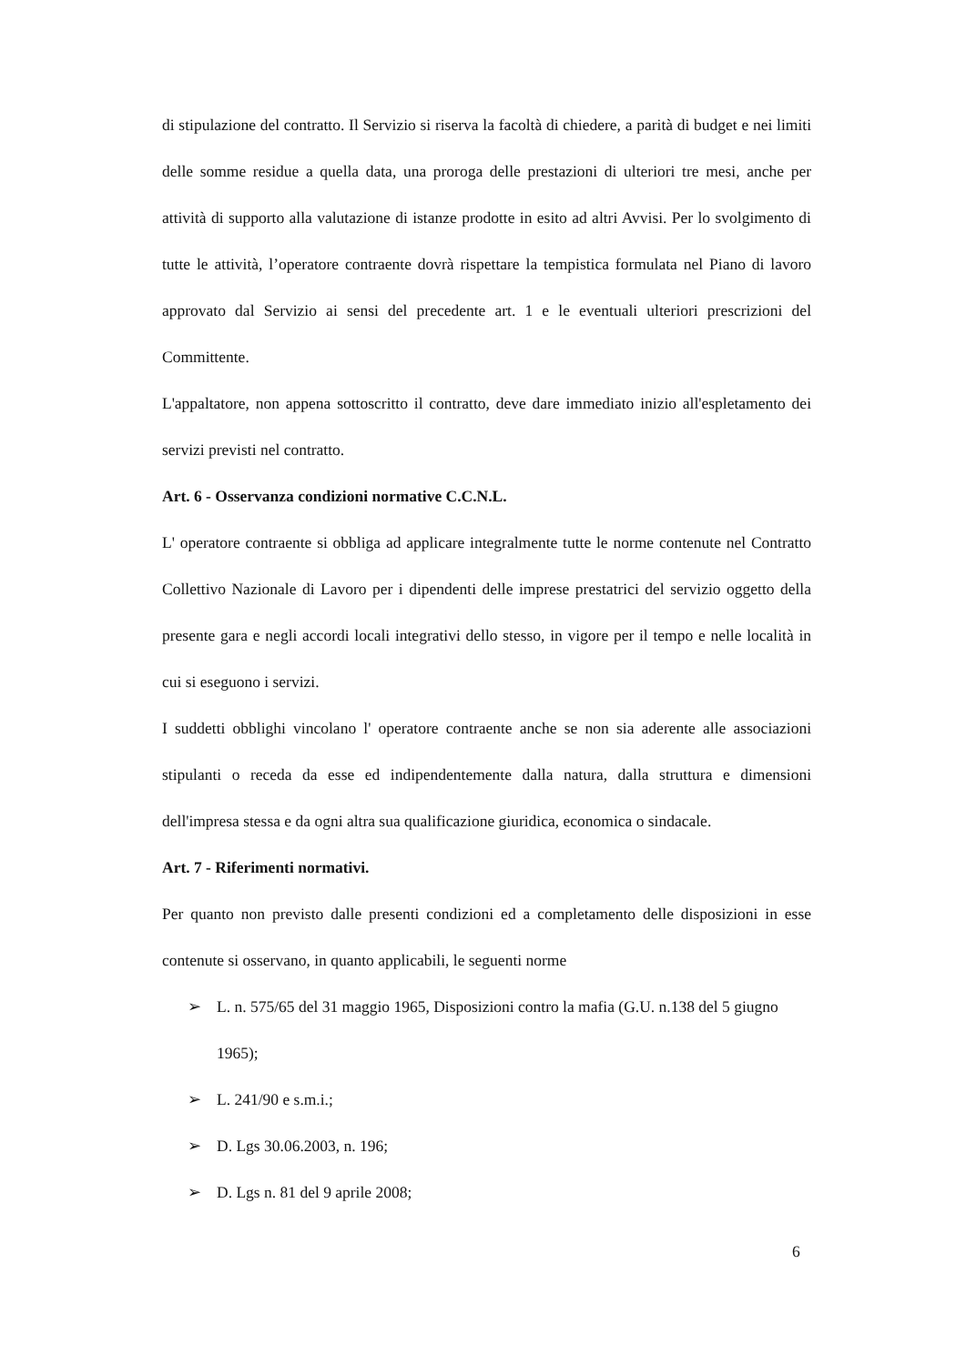di stipulazione del contratto. Il Servizio si riserva la facoltà di chiedere, a parità di budget e nei limiti delle somme residue a quella data, una proroga delle prestazioni di ulteriori tre mesi, anche per attività di supporto alla valutazione di istanze prodotte in esito ad altri Avvisi. Per lo svolgimento di tutte le attività, l’operatore contraente dovrà rispettare la tempistica formulata nel Piano di lavoro approvato dal Servizio ai sensi del precedente art. 1 e le eventuali ulteriori prescrizioni del Committente.
L'appaltatore, non appena sottoscritto il contratto, deve dare immediato inizio all'espletamento dei servizi previsti nel contratto.
Art. 6 - Osservanza condizioni normative C.C.N.L.
L' operatore contraente si obbliga ad applicare integralmente tutte le norme contenute nel Contratto Collettivo Nazionale di Lavoro per i dipendenti delle imprese prestatrici del servizio oggetto della presente gara e negli accordi locali integrativi dello stesso, in vigore per il tempo e nelle località in cui si eseguono i servizi.
I suddetti obblighi vincolano l' operatore contraente anche se non sia aderente alle associazioni stipulanti o receda da esse ed indipendentemente dalla natura, dalla struttura e dimensioni dell'impresa stessa e da ogni altra sua qualificazione giuridica, economica o sindacale.
Art. 7 - Riferimenti normativi.
Per quanto non previsto dalle presenti condizioni ed a completamento delle disposizioni in esse contenute si osservano, in quanto applicabili, le seguenti norme
➢ L. n. 575/65 del 31 maggio 1965, Disposizioni contro la mafia (G.U. n.138 del 5 giugno 1965);
➢ L. 241/90 e s.m.i.;
➢ D. Lgs 30.06.2003, n. 196;
➢ D. Lgs n. 81 del 9 aprile 2008;
6